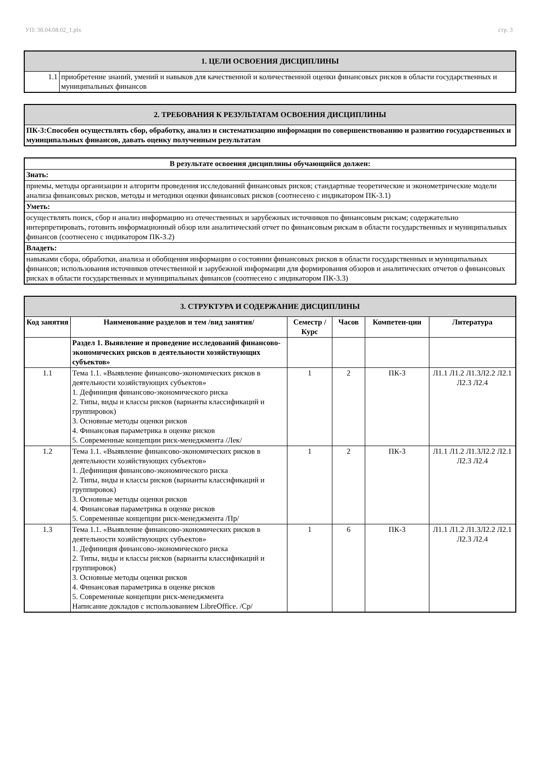УП: 38.04.08.02_1.plx стр. 3
| 1. ЦЕЛИ ОСВОЕНИЯ ДИСЦИПЛИНЫ | |
| 1.1 | приобретение знаний, умений и навыков для качественной и количественной оценки финансовых рисков в области государственных и муниципальных финансов |
| 2. ТРЕБОВАНИЯ К РЕЗУЛЬТАТАМ ОСВОЕНИЯ ДИСЦИПЛИНЫ |
| ПК-3:Способен осуществлять сбор, обработку, анализ и систематизацию информации по совершенствованию и развитию государственных и муниципальных финансов, давать оценку полученным результатам |
| В результате освоения дисциплины обучающийся должен: |
| --- |
| Знать: |
| приемы, методы организации и алгоритм проведения исследований финансовых рисков; стандартные теоретические и эконометрические модели анализа финансовых рисков, методы и методики оценки финансовых рисков (соотнесено с индикатором ПК-3.1) |
| Уметь: |
| осуществлять поиск, сбор и анализ информацию из отечественных и зарубежных источников по финансовым рискам; содержательно интерпретировать, готовить информационный обзор или аналитический отчет по финансовым рискам в области государственных и муниципальных финансов (соотнесено с индикатором ПК-3.2) |
| Владеть: |
| навыками сбора, обработки, анализа и обобщения информации о состоянии финансовых рисков в области государственных и муниципальных финансов; использования источников отечественной и зарубежной информации для формирования обзоров и аналитических отчетов о финансовых рисках в области государственных и муниципальных финансов (соотнесено с индикатором ПК-3.3) |
| 3. СТРУКТУРА И СОДЕРЖАНИЕ ДИСЦИПЛИНЫ | | | | | |
| Код занятия | Наименование разделов и тем /вид занятия/ | Семестр / Курс | Часов | Компетен-ции | Литература |
| | Раздел 1. Выявление и проведение исследований финансово- экономических рисков в деятельности хозяйствующих субъектов» | | | | |
| 1.1 | Тема 1.1. «Выявление финансово-экономических рисков в деятельности хозяйствующих субъектов» 1. Дефиниция финансово-экономического риска 2. Типы, виды и классы рисков (варианты классификаций и группировок) 3. Основные методы оценки рисков 4. Финансовая параметрика в оценке рисков 5. Современные концепции риск-менеджмента /Лек/ | 1 | 2 | ПК-3 | Л1.1 Л1.2 Л1.3Л2.2 Л2.1 Л2.3 Л2.4 |
| 1.2 | Тема 1.1. «Выявление финансово-экономических рисков в деятельности хозяйствующих субъектов» 1. Дефиниция финансово-экономического риска 2. Типы, виды и классы рисков (варианты классификаций и группировок) 3. Основные методы оценки рисков 4. Финансовая параметрика в оценке рисков 5. Современные концепции риск-менеджмента /Пр/ | 1 | 2 | ПК-3 | Л1.1 Л1.2 Л1.3Л2.2 Л2.1 Л2.3 Л2.4 |
| 1.3 | Тема 1.1. «Выявление финансово-экономических рисков в деятельности хозяйствующих субъектов» 1. Дефиниция финансово-экономического риска 2. Типы, виды и классы рисков (варианты классификаций и группировок) 3. Основные методы оценки рисков 4. Финансовая параметрика в оценке рисков 5. Современные концепции риск-менеджмента Написание докладов с использованием LibreOffice. /Ср/ | 1 | 6 | ПК-3 | Л1.1 Л1.2 Л1.3Л2.2 Л2.1 Л2.3 Л2.4 |